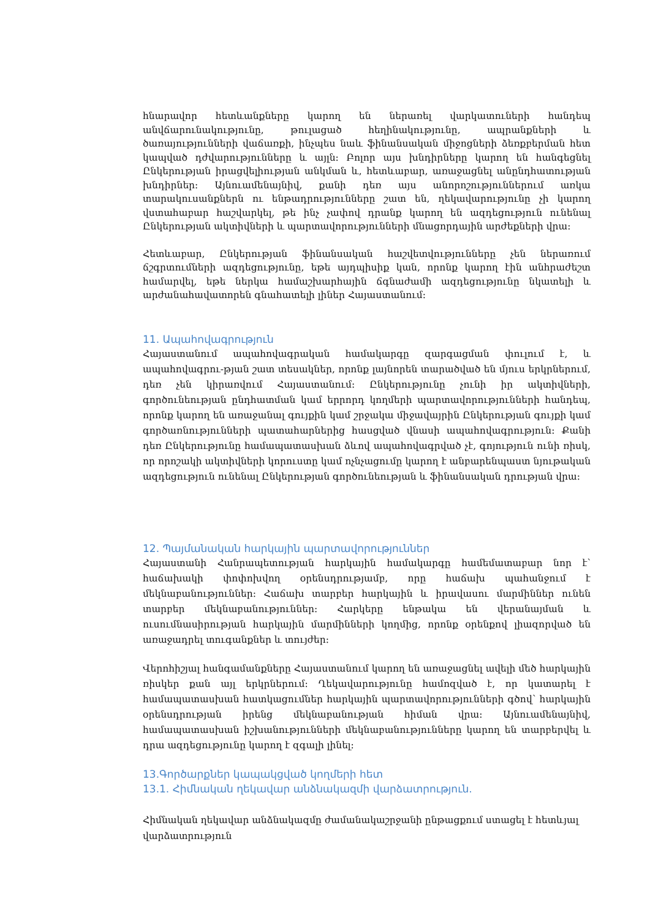հնարավոր հետևանքները կարող են ներառել վարկատուների հանդեպ անվճարունակությունը, թուլացած հեղինակությունը, ապրանքների և ծառայությունների վաճառքի, ինչպես նաև ֆինանսական միջոցների ձեռքբերման հետ կապված դժվարությունները և այլն: Բոլոր այս խնդիրները կարող են հանգեցնել Ընկերության իրացվելիության անկման և, հետևաբար, առաջացնել անընդհատության խնդիրներ: Այնուամենայնիվ, քանի դեռ այս անորոշություններում առկա տարակուսանքներն ու ենթադրությունները շատ են, ղեկավարությունը չի կարող վստահաբար հաշվարկել, թե ինչ չափով դրանք կարող են ազդեցություն ունենալ Ընկերության ակտիվների և պարտավորությունների մնացորդային արժեքների վրա:
Հետևաբար, Ընկերության ֆինանսական հաշվետվությունները չեն ներառում ճշգրտումների ազդեցությունը, եթե այդպիսիք կան, որոնք կարող էին անհրաժեշտ համարվել, եթե ներկա համաշխարհային ճգնաժամի ազդեցությունը նկատելի և արժանահավատորեն գնահատելի լիներ Հայաստանում:
11. Ապահովագրություն
Հայաստանում ապահովագրական համակարգը զարգացման փուլում է, և ապահովագրու-թյան շատ տեսակներ, որոնք լայնորեն տարածված են մյուս երկրներում, դեռ չեն կիրառվում Հայաստանում: Ընկերությունը չունի իր ակտիվների, գործունեության ընդհատման կամ երրորդ կողմերի պարտավորությունների հանդեպ, որոնք կարող են առաջանալ գույքին կամ շրջակա միջավայրին Ընկերության գույքի կամ գործառնությունների պատահարներից հասցված վնասի ապահովագրություն: Քանի դեռ Ընկերությունը համապատասխան ձևով ապահովագրված չէ, գոյություն ունի ռիսկ, որ որոշակի ակտիվների կորուստը կամ ոչնչացումը կարող է անբարենպաստ նյութական ազդեցություն ունենալ Ընկերության գործունեության և ֆինանսական դրության վրա:
12. Պայմանական հարկային պարտավորություններ
Հայաստանի Հանրապետության հարկային համակարգը համեմատաբար նոր է՝ հաճախակի փոփոխվող օրենսդրությամբ, որը հաճախ պահանջում է մեկնաբանություններ: Հաճախ տարբեր հարկային և իրավասու մարմիններ ունեն տարբեր մեկնաբանություններ: Հարկերը ենթակա են վերանայման և ուսումնասիրության հարկային մարմինների կողմից, որոնք օրենքով լիազորված են առաջադրել տուգանքներ և տույժեր:
Վերոհիշյալ հանգամանքները Հայաստանում կարող են առաջացնել ավելի մեծ հարկային ռիսկեր քան այլ երկրներում: Ղեկավարությունը համոզված է, որ կատարել է համապատասխան հատկացումներ հարկային պարտավորությունների գծով՝ հարկային օրենսդրության իրենց մեկնաբանության հիման վրա: Այնուամենայնիվ, համապատասխան իշխանությունների մեկնաբանությունները կարող են տարբերվել և դրա ազդեցությունը կարող է զգալի լինել:
13.Գործարքներ կապակցված կողմերի հետ
13.1. Հիմնական ղեկավար անձնակազմի վարձատրություն.
Հիմնական ղեկավար անձնակազմը ժամանակաշրջանի ընթացքում ստացել է հետևյալ վարձատրություն